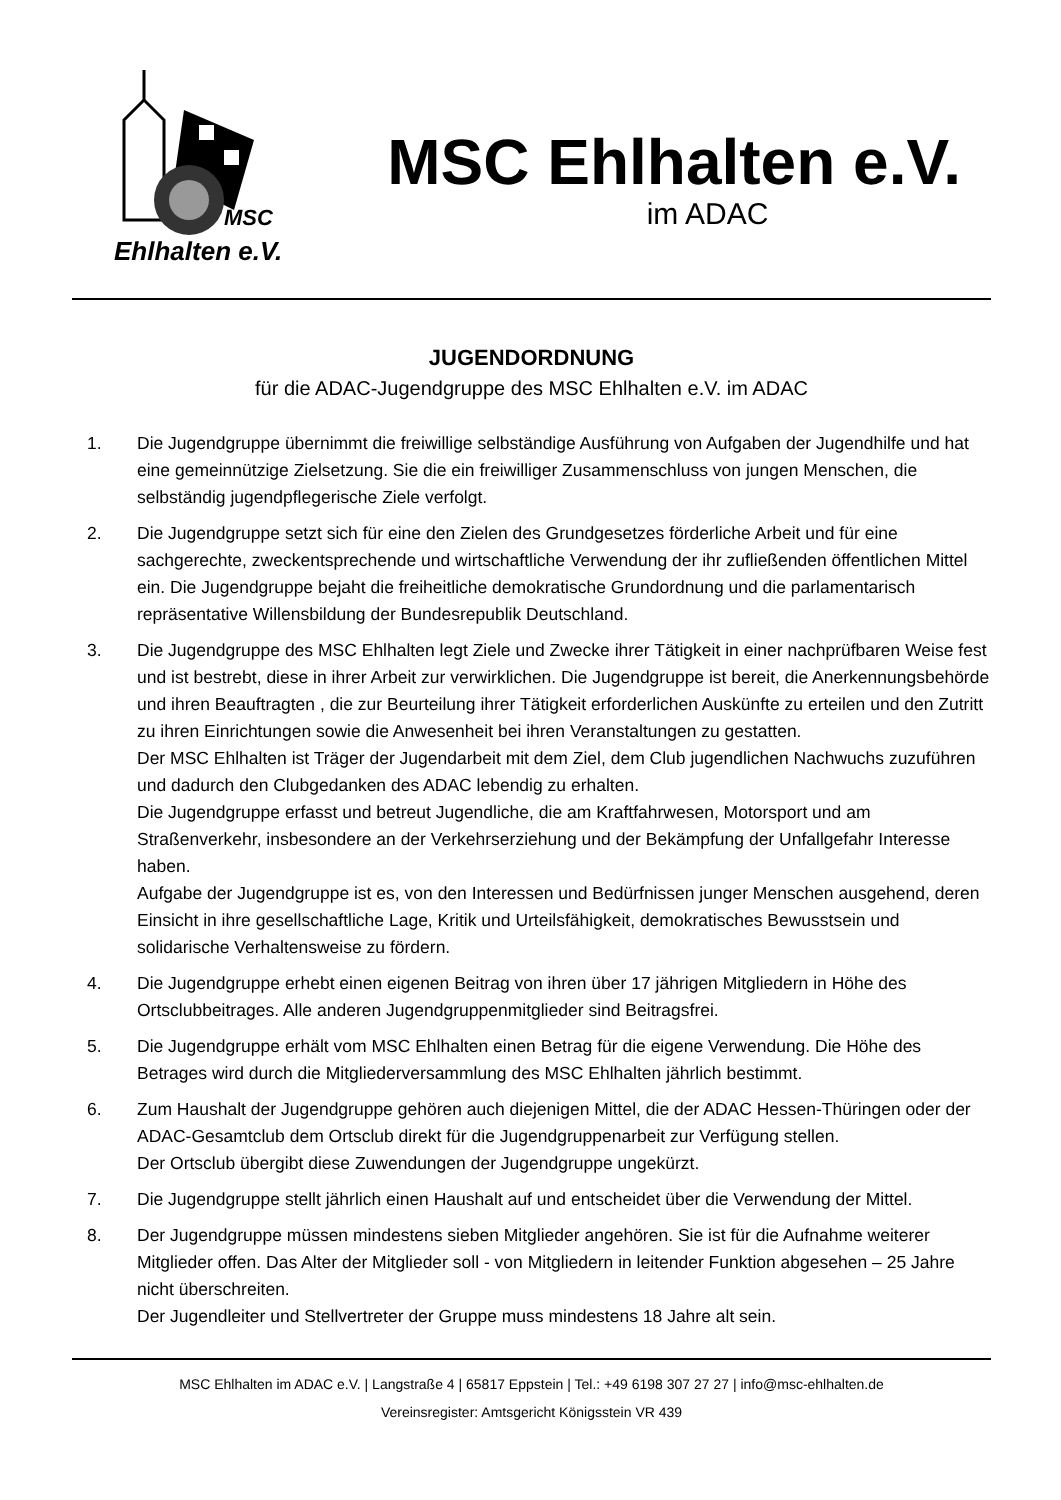MSC
Ehlhalten e.V.
MSC Ehlhalten e.V.
im ADAC
JUGENDORDNUNG
für die ADAC-Jugendgruppe des MSC Ehlhalten e.V. im ADAC
1. Die Jugendgruppe übernimmt die freiwillige selbständige Ausführung von Aufgaben der Jugendhilfe und hat eine gemeinnützige Zielsetzung. Sie die ein freiwilliger Zusammenschluss von jungen Menschen, die selbständig jugendpflegerische Ziele verfolgt.
2. Die Jugendgruppe setzt sich für eine den Zielen des Grundgesetzes förderliche Arbeit und für eine sachgerechte, zweckentsprechende und wirtschaftliche Verwendung der ihr zufließenden öffentlichen Mittel ein. Die Jugendgruppe bejaht die freiheitliche demokratische Grundordnung und die parlamentarisch repräsentative Willensbildung der Bundesrepublik Deutschland.
3. Die Jugendgruppe des MSC Ehlhalten legt Ziele und Zwecke ihrer Tätigkeit in einer nachprüfbaren Weise fest und ist bestrebt, diese in ihrer Arbeit zur verwirklichen. Die Jugendgruppe ist bereit, die Anerkennungsbehörde und ihren Beauftragten , die zur Beurteilung ihrer Tätigkeit erforderlichen Auskünfte zu erteilen und den Zutritt zu ihren Einrichtungen sowie die Anwesenheit bei ihren Veranstaltungen zu gestatten.
Der MSC Ehlhalten ist Träger der Jugendarbeit mit dem Ziel, dem Club jugendlichen Nachwuchs zuzuführen und dadurch den Clubgedanken des ADAC lebendig zu erhalten.
Die Jugendgruppe erfasst und betreut Jugendliche, die am Kraftfahrwesen, Motorsport und am Straßenverkehr, insbesondere an der Verkehrserziehung und der Bekämpfung der Unfallgefahr Interesse haben.
Aufgabe der Jugendgruppe ist es, von den Interessen und Bedürfnissen junger Menschen ausgehend, deren Einsicht in ihre gesellschaftliche Lage, Kritik und Urteilsfähigkeit, demokratisches Bewusstsein und solidarische Verhaltensweise zu fördern.
4. Die Jugendgruppe erhebt einen eigenen Beitrag von ihren über 17 jährigen Mitgliedern in Höhe des Ortsclubbeitrages. Alle anderen Jugendgruppenmitglieder sind Beitragsfrei.
5. Die Jugendgruppe erhält vom MSC Ehlhalten einen Betrag für die eigene Verwendung. Die Höhe des Betrages wird durch die Mitgliederversammlung des MSC Ehlhalten jährlich bestimmt.
6. Zum Haushalt der Jugendgruppe gehören auch diejenigen Mittel, die der ADAC Hessen-Thüringen oder der ADAC-Gesamtclub dem Ortsclub direkt für die Jugendgruppenarbeit zur Verfügung stellen.
Der Ortsclub übergibt diese Zuwendungen der Jugendgruppe ungekürzt.
7. Die Jugendgruppe stellt jährlich einen Haushalt auf und entscheidet über die Verwendung der Mittel.
8. Der Jugendgruppe müssen mindestens sieben Mitglieder angehören. Sie ist für die Aufnahme weiterer Mitglieder offen. Das Alter der Mitglieder soll - von Mitgliedern in leitender Funktion abgesehen – 25 Jahre nicht überschreiten.
Der Jugendleiter und Stellvertreter der Gruppe muss mindestens 18 Jahre alt sein.
MSC Ehlhalten im ADAC e.V. | Langstraße 4 | 65817 Eppstein | Tel.: +49 6198 307 27 27 | info@msc-ehlhalten.de
Vereinsregister: Amtsgericht Königsstein VR 439